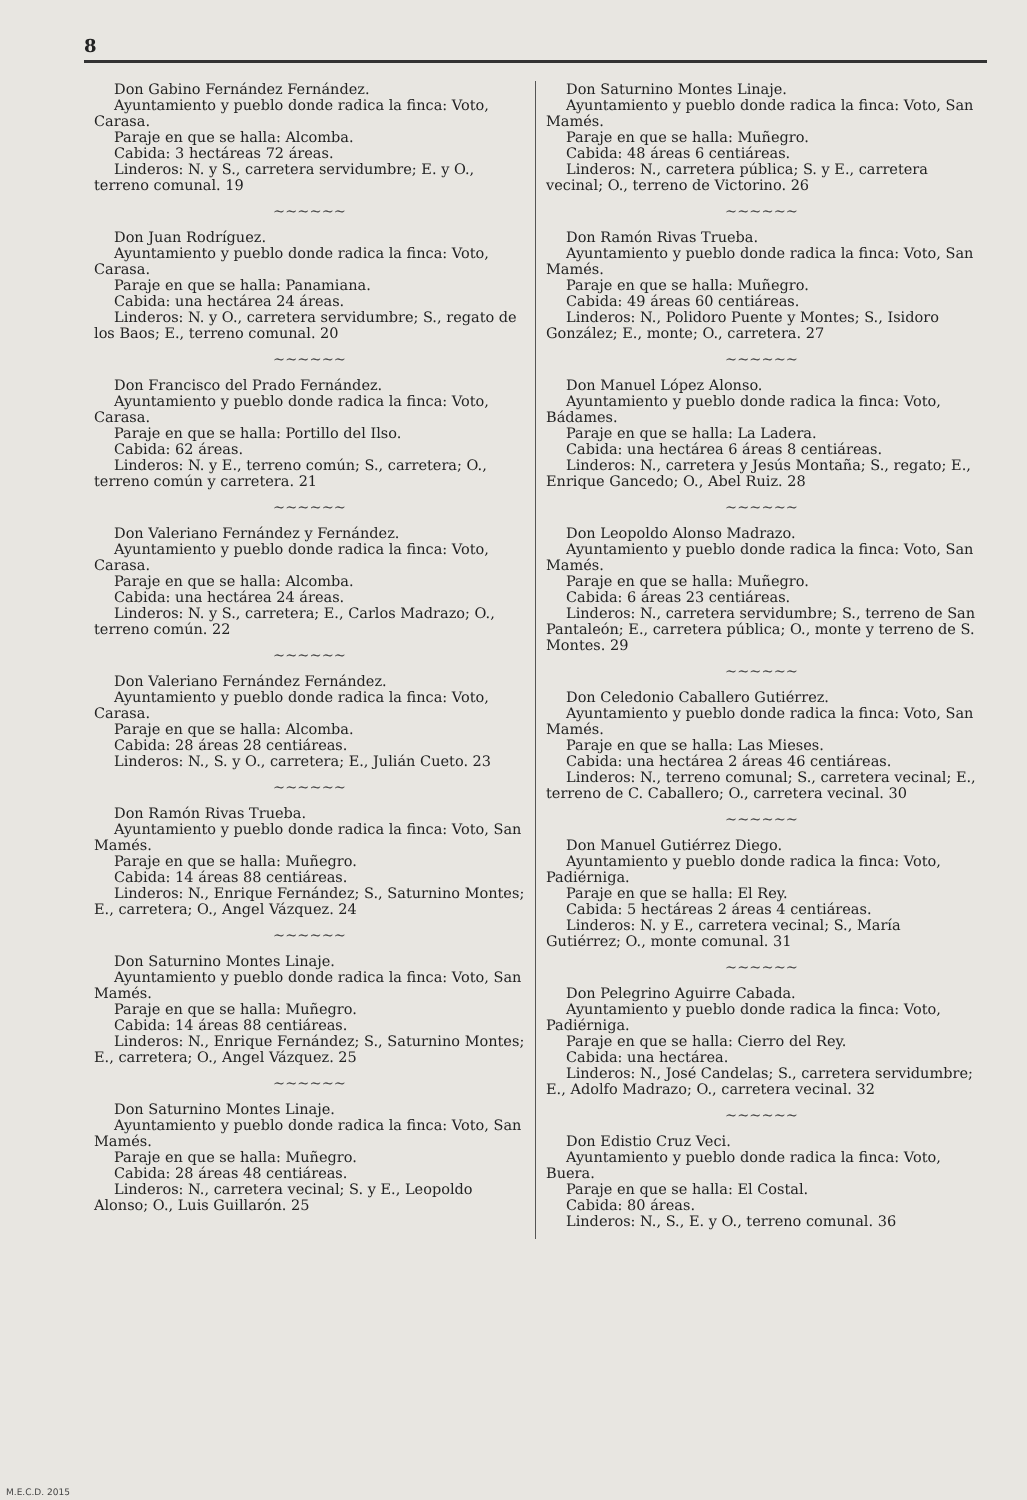8
Don Gabino Fernández Fernández.
Ayuntamiento y pueblo donde radica la finca: Voto, Carasa.
Paraje en que se halla: Alcomba.
Cabida: 3 hectáreas 72 áreas.
Linderos: N. y S., carretera servidumbre; E. y O., terreno comunal. 19
~~~~~~
Don Juan Rodríguez.
Ayuntamiento y pueblo donde radica la finca: Voto, Carasa.
Paraje en que se halla: Panamiana.
Cabida: una hectárea 24 áreas.
Linderos: N. y O., carretera servidumbre; S., regato de los Baos; E., terreno comunal. 20
~~~~~~
Don Francisco del Prado Fernández.
Ayuntamiento y pueblo donde radica la finca: Voto, Carasa.
Paraje en que se halla: Portillo del Ilso.
Cabida: 62 áreas.
Linderos: N. y E., terreno común; S., carretera; O., terreno común y carretera. 21
~~~~~~
Don Valeriano Fernández y Fernández.
Ayuntamiento y pueblo donde radica la finca: Voto, Carasa.
Paraje en que se halla: Alcomba.
Cabida: una hectárea 24 áreas.
Linderos: N. y S., carretera; E., Carlos Madrazo; O., terreno común. 22
~~~~~~
Don Valeriano Fernández Fernández.
Ayuntamiento y pueblo donde radica la finca: Voto, Carasa.
Paraje en que se halla: Alcomba.
Cabida: 28 áreas 28 centiáreas.
Linderos: N., S. y O., carretera; E., Julián Cueto. 23
~~~~~~
Don Ramón Rivas Trueba.
Ayuntamiento y pueblo donde radica la finca: Voto, San Mamés.
Paraje en que se halla: Muñegro.
Cabida: 14 áreas 88 centiáreas.
Linderos: N., Enrique Fernández; S., Saturnino Montes; E., carretera; O., Angel Vázquez. 24
~~~~~~
Don Saturnino Montes Linaje.
Ayuntamiento y pueblo donde radica la finca: Voto, San Mamés.
Paraje en que se halla: Muñegro.
Cabida: 14 áreas 88 centiáreas.
Linderos: N., Enrique Fernández; S., Saturnino Montes; E., carretera; O., Angel Vázquez. 25
~~~~~~
Don Saturnino Montes Linaje.
Ayuntamiento y pueblo donde radica la finca: Voto, San Mamés.
Paraje en que se halla: Muñegro.
Cabida: 28 áreas 48 centiáreas.
Linderos: N., carretera vecinal; S. y E., Leopoldo Alonso; O., Luis Guillarón. 25
Don Saturnino Montes Linaje.
Ayuntamiento y pueblo donde radica la finca: Voto, San Mamés.
Paraje en que se halla: Muñegro.
Cabida: 48 áreas 6 centiáreas.
Linderos: N., carretera pública; S. y E., carretera vecinal; O., terreno de Victorino. 26
~~~~~~
Don Ramón Rivas Trueba.
Ayuntamiento y pueblo donde radica la finca: Voto, San Mamés.
Paraje en que se halla: Muñegro.
Cabida: 49 áreas 60 centiáreas.
Linderos: N., Polidoro Puente y Montes; S., Isidoro González; E., monte; O., carretera. 27
~~~~~~
Don Manuel López Alonso.
Ayuntamiento y pueblo donde radica la finca: Voto, Bádames.
Paraje en que se halla: La Ladera.
Cabida: una hectárea 6 áreas 8 centiáreas.
Linderos: N., carretera y Jesús Montaña; S., regato; E., Enrique Gancedo; O., Abel Ruiz. 28
~~~~~~
Don Leopoldo Alonso Madrazo.
Ayuntamiento y pueblo donde radica la finca: Voto, San Mamés.
Paraje en que se halla: Muñegro.
Cabida: 6 áreas 23 centiáreas.
Linderos: N., carretera servidumbre; S., terreno de San Pantaleón; E., carretera pública; O., monte y terreno de S. Montes. 29
~~~~~~
Don Celedonio Caballero Gutiérrez.
Ayuntamiento y pueblo donde radica la finca: Voto, San Mamés.
Paraje en que se halla: Las Mieses.
Cabida: una hectárea 2 áreas 46 centiáreas.
Linderos: N., terreno comunal; S., carretera vecinal; E., terreno de C. Caballero; O., carretera vecinal. 30
~~~~~~
Don Manuel Gutiérrez Diego.
Ayuntamiento y pueblo donde radica la finca: Voto, Padiérniga.
Paraje en que se halla: El Rey.
Cabida: 5 hectáreas 2 áreas 4 centiáreas.
Linderos: N. y E., carretera vecinal; S., María Gutiérrez; O., monte comunal. 31
~~~~~~
Don Pelegrino Aguirre Cabada.
Ayuntamiento y pueblo donde radica la finca: Voto, Padiérniga.
Paraje en que se halla: Cierro del Rey.
Cabida: una hectárea.
Linderos: N., José Candelas; S., carretera servidumbre; E., Adolfo Madrazo; O., carretera vecinal. 32
~~~~~~
Don Edistio Cruz Veci.
Ayuntamiento y pueblo donde radica la finca: Voto, Buera.
Paraje en que se halla: El Costal.
Cabida: 80 áreas.
Linderos: N., S., E. y O., terreno comunal. 36
M.E.C.D. 2015